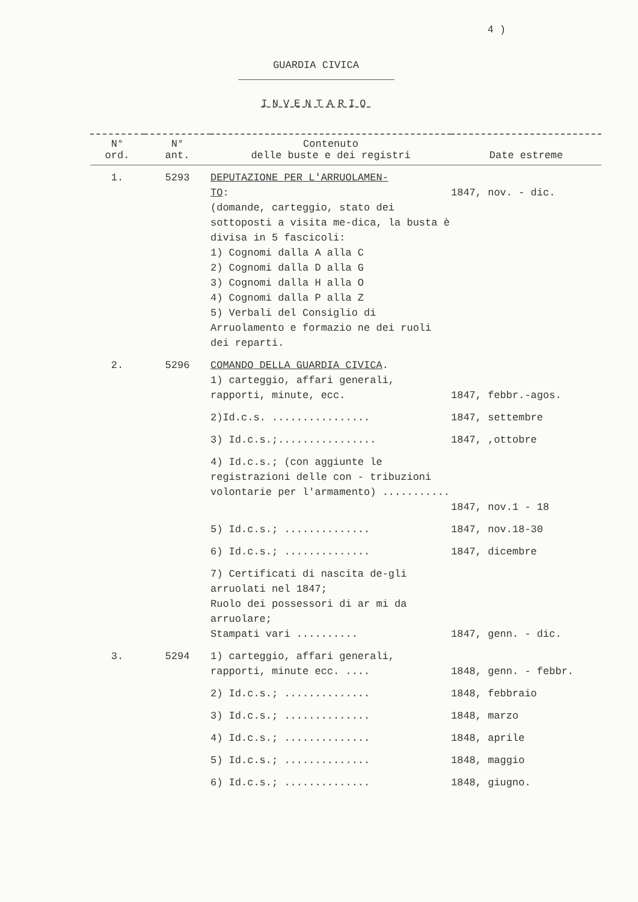4 )
GUARDIA CIVICA
INVENTARIO
| N° ord. | N° ant. | Contenuto delle buste e dei registri | Date estreme |
| --- | --- | --- | --- |
| 1. | 5293 | DEPUTAZIONE PER L'ARRUOLAMEN- TO : (domande, carteggio, stato dei sottoposti a visita me-dica, la busta è divisa in 5 fascicoli: 1) Cognomi dalla A alla C 2) Cognomi dalla D alla G 3) Cognomi dalla H alla O 4) Cognomi dalla P alla Z 5) Verbali del Consiglio di Arruolamento e formazio ne dei ruoli dei reparti. | 1847, nov. - dic. |
| 2. | 5296 | COMANDO DELLA GUARDIA CIVICA . 1) carteggio, affari generali, rapporti, minute, ecc. | 1847, febbr.-agos. |
| | | 2)Id.c.s. ................ | 1847, settembre |
| | | 3) Id.c.s.;................ | 1847, ,ottobre |
| | | 4) Id.c.s.; (con aggiunte le registrazioni delle con - tribuzioni volontarie per l'armamento) ........... | 1847, nov.1 - 18 |
| | | 5) Id.c.s.; .............. | 1847, nov.18-30 |
| | | 6) Id.c.s.; .............. | 1847, dicembre |
| | | 7) Certificati di nascita de-gli arruolati nel 1847; Ruolo dei possessori di ar mi da arruolare; Stampati vari .......... | 1847, genn. - dic. |
| 3. | 5294 | 1) carteggio, affari generali, rapporti, minute ecc. .... | 1848, genn. - febbr. |
| | | 2) Id.c.s.; .............. | 1848, febbraio |
| | | 3) Id.c.s.; .............. | 1848, marzo |
| | | 4) Id.c.s.; .............. | 1848, aprile |
| | | 5) Id.c.s.; .............. | 1848, maggio |
| | | 6) Id.c.s.; .............. | 1848, giugno. |